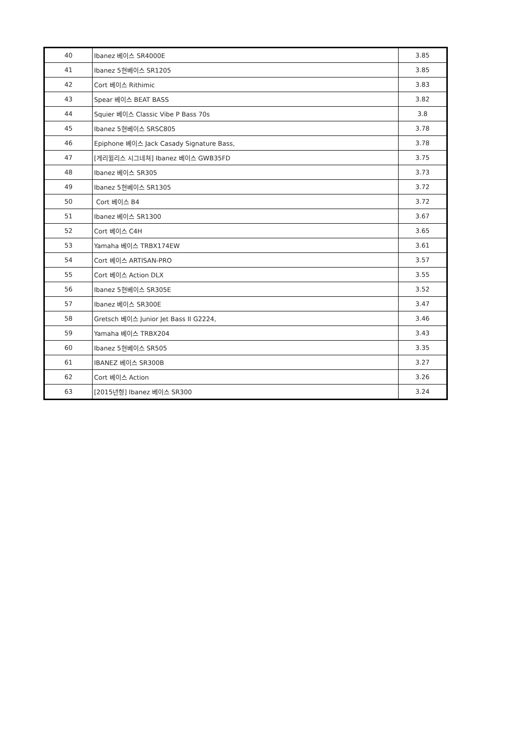| 40 | Ibanez 베이스 SR4000E | 3.85 |
| 41 | Ibanez 5현베이스 SR1205 | 3.85 |
| 42 | Cort 베이스 Rithimic | 3.83 |
| 43 | Spear 베이스 BEAT BASS | 3.82 |
| 44 | Squier 베이스 Classic Vibe P Bass 70s | 3.8 |
| 45 | Ibanez 5현베이스 SRSC805 | 3.78 |
| 46 | Epiphone 베이스 Jack Casady Signature Bass, | 3.78 |
| 47 | [게리윌리스 시그네쳐] Ibanez 베이스 GWB35FD | 3.75 |
| 48 | Ibanez 베이스 SR305 | 3.73 |
| 49 | Ibanez 5현베이스 SR1305 | 3.72 |
| 50 | Cort 베이스 B4 | 3.72 |
| 51 | Ibanez 베이스 SR1300 | 3.67 |
| 52 | Cort 베이스 C4H | 3.65 |
| 53 | Yamaha 베이스 TRBX174EW | 3.61 |
| 54 | Cort 베이스 ARTISAN-PRO | 3.57 |
| 55 | Cort 베이스 Action DLX | 3.55 |
| 56 | Ibanez 5현베이스 SR305E | 3.52 |
| 57 | Ibanez 베이스 SR300E | 3.47 |
| 58 | Gretsch 베이스 Junior Jet Bass II G2224, | 3.46 |
| 59 | Yamaha 베이스 TRBX204 | 3.43 |
| 60 | Ibanez 5현베이스 SR505 | 3.35 |
| 61 | IBANEZ 베이스 SR300B | 3.27 |
| 62 | Cort 베이스 Action | 3.26 |
| 63 | [2015년형] Ibanez 베이스 SR300 | 3.24 |